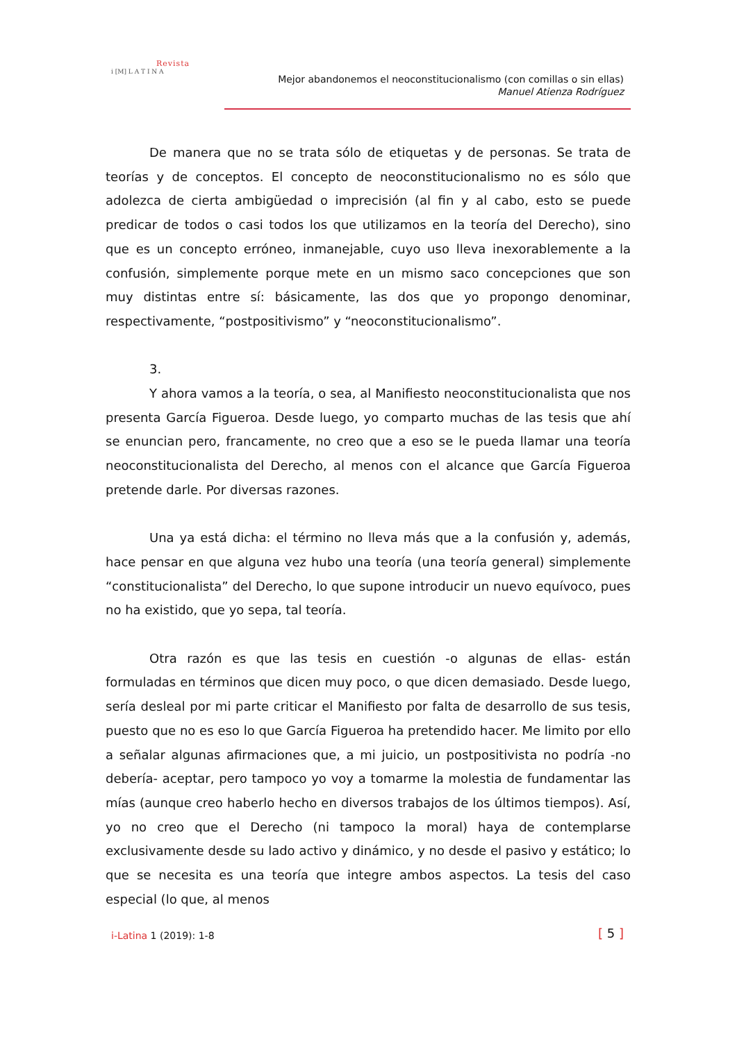Revista
i [M] L A T I N A
Mejor abandonemos el neoconstitucionalismo (con comillas o sin ellas)
Manuel Atienza Rodríguez
De manera que no se trata sólo de etiquetas y de personas. Se trata de teorías y de conceptos. El concepto de neoconstitucionalismo no es sólo que adolezca de cierta ambigüedad o imprecisión (al fin y al cabo, esto se puede predicar de todos o casi todos los que utilizamos en la teoría del Derecho), sino que es un concepto erróneo, inmanejable, cuyo uso lleva inexorablemente a la confusión, simplemente porque mete en un mismo saco concepciones que son muy distintas entre sí: básicamente, las dos que yo propongo denominar, respectivamente, “postpositivismo” y “neoconstitucionalismo”.
3.
Y ahora vamos a la teoría, o sea, al Manifiesto neoconstitucionalista que nos presenta García Figueroa. Desde luego, yo comparto muchas de las tesis que ahí se enuncian pero, francamente, no creo que a eso se le pueda llamar una teoría neoconstitucionalista del Derecho, al menos con el alcance que García Figueroa pretende darle. Por diversas razones.
Una ya está dicha: el término no lleva más que a la confusión y, además, hace pensar en que alguna vez hubo una teoría (una teoría general) simplemente “constitucionalista” del Derecho, lo que supone introducir un nuevo equívoco, pues no ha existido, que yo sepa, tal teoría.
Otra razón es que las tesis en cuestión -o algunas de ellas- están formuladas en términos que dicen muy poco, o que dicen demasiado. Desde luego, sería desleal por mi parte criticar el Manifiesto por falta de desarrollo de sus tesis, puesto que no es eso lo que García Figueroa ha pretendido hacer. Me limito por ello a señalar algunas afirmaciones que, a mi juicio, un postpositivista no podría -no debería- aceptar, pero tampoco yo voy a tomarme la molestia de fundamentar las mías (aunque creo haberlo hecho en diversos trabajos de los últimos tiempos). Así, yo no creo que el Derecho (ni tampoco la moral) haya de contemplarse exclusivamente desde su lado activo y dinámico, y no desde el pasivo y estático; lo que se necesita es una teoría que integre ambos aspectos. La tesis del caso especial (lo que, al menos
i-Latina 1 (2019): 1-8 [ 5 ]